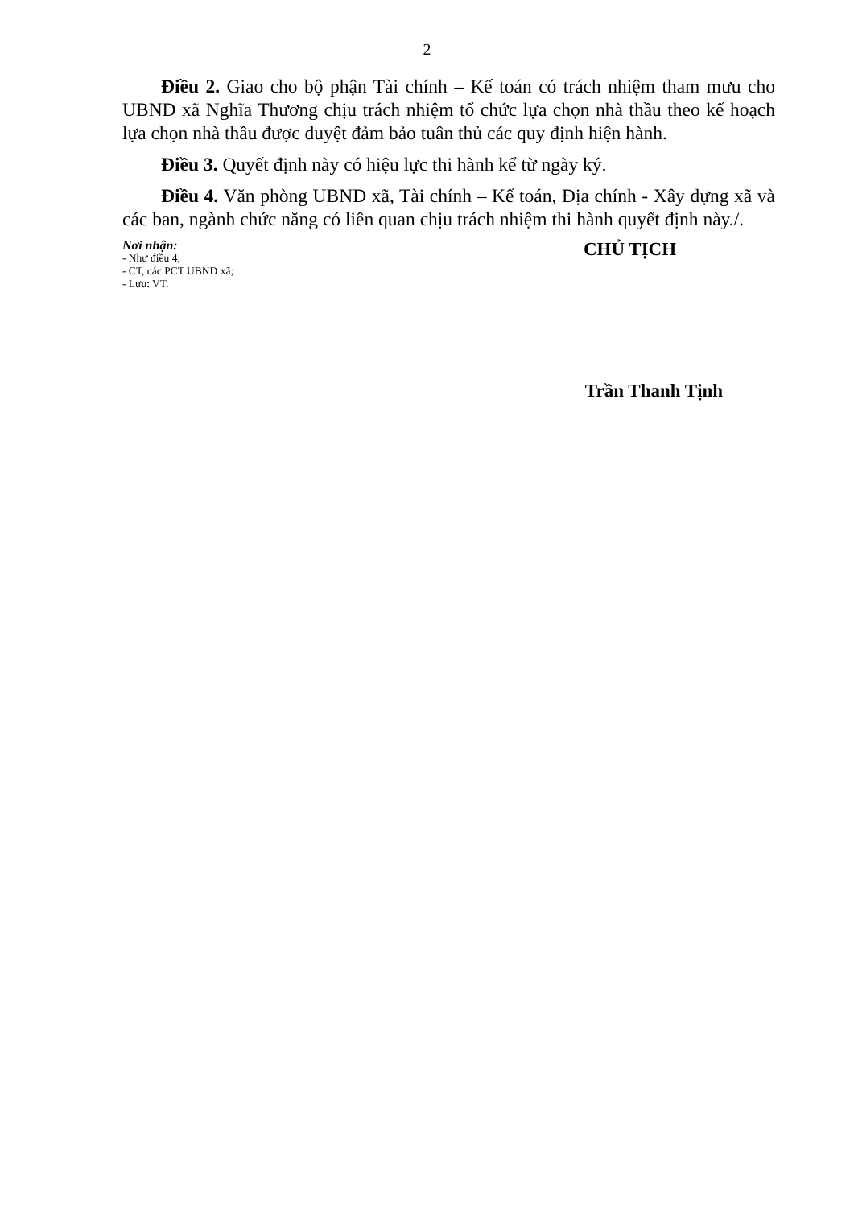2
Điều 2. Giao cho bộ phận Tài chính – Kế toán có trách nhiệm tham mưu cho UBND xã Nghĩa Thương chịu trách nhiệm tổ chức lựa chọn nhà thầu theo kế hoạch lựa chọn nhà thầu được duyệt đảm bảo tuân thủ các quy định hiện hành.
Điều 3. Quyết định này có hiệu lực thi hành kể từ ngày ký.
Điều 4. Văn phòng UBND xã, Tài chính – Kế toán, Địa chính - Xây dựng xã và các ban, ngành chức năng có liên quan chịu trách nhiệm thi hành quyết định này./.
Nơi nhận:
- Như điều 4;
- CT, các PCT UBND xã;
- Lưu: VT.
CHỦ TỊCH
Trần Thanh Tịnh